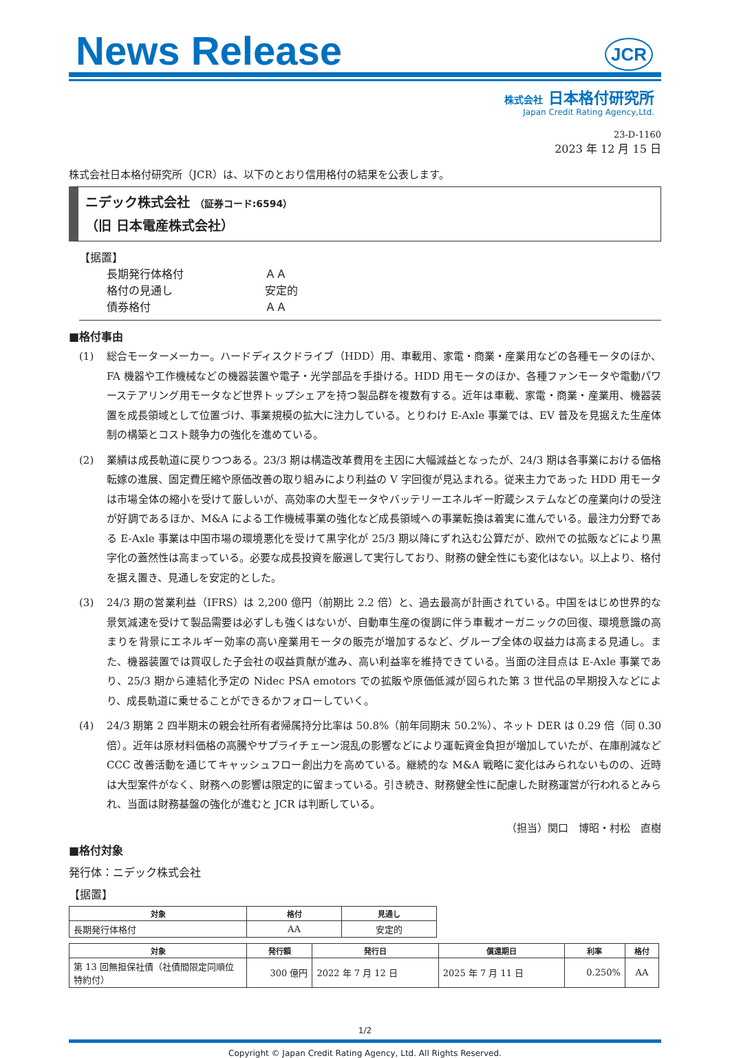News Release
JCR
株式会社 日本格付研究所
Japan Credit Rating Agency,Ltd.
23-D-1160
2023 年 12 月 15 日
株式会社日本格付研究所（JCR）は、以下のとおり信用格付の結果を公表します。
ニデック株式会社 （証券コード:6594）
（旧 日本電産株式会社）
【据置】
長期発行体格付 ＡＡ
格付の見通し 安定的
債券格付 ＡＡ
■格付事由
(1) 総合モーターメーカー。ハードディスクドライブ（HDD）用、車載用、家電・商業・産業用などの各種モータのほか、FA 機器や工作機械などの機器装置や電子・光学部品を手掛ける。HDD 用モータのほか、各種ファンモータや電動パワーステアリング用モータなど世界トップシェアを持つ製品群を複数有する。近年は車載、家電・商業・産業用、機器装置を成長領域として位置づけ、事業規模の拡大に注力している。とりわけ E-Axle 事業では、EV 普及を見据えた生産体制の構築とコスト競争力の強化を進めている。
(2) 業績は成長軌道に戻りつつある。23/3 期は構造改革費用を主因に大幅減益となったが、24/3 期は各事業における価格転嫁の進展、固定費圧縮や原価改善の取り組みにより利益の V 字回復が見込まれる。従来主力であった HDD 用モータは市場全体の縮小を受けて厳しいが、高効率の大型モータやバッテリーエネルギー貯蔵システムなどの産業向けの受注が好調であるほか、M&A による工作機械事業の強化など成長領域への事業転換は着実に進んでいる。最注力分野である E-Axle 事業は中国市場の環境悪化を受けて黒字化が 25/3 期以降にずれ込む公算だが、欧州での拡販などにより黒字化の蓋然性は高まっている。必要な成長投資を厳選して実行しており、財務の健全性にも変化はない。以上より、格付を据え置き、見通しを安定的とした。
(3) 24/3 期の営業利益（IFRS）は 2,200 億円（前期比 2.2 倍）と、過去最高が計画されている。中国をはじめ世界的な景気減速を受けて製品需要は必ずしも強くはないが、自動車生産の復調に伴う車載オーガニックの回復、環境意識の高まりを背景にエネルギー効率の高い産業用モータの販売が増加するなど、グループ全体の収益力は高まる見通し。また、機器装置では買収した子会社の収益貢献が進み、高い利益率を維持できている。当面の注目点は E-Axle 事業であり、25/3 期から連結化予定の Nidec PSA emotors での拡販や原価低減が図られた第 3 世代品の早期投入などにより、成長軌道に乗せることができるかフォローしていく。
(4) 24/3 期第 2 四半期末の親会社所有者帰属持分比率は 50.8%（前年同期末 50.2%）、ネット DER は 0.29 倍（同 0.30 倍）。近年は原材料価格の高騰やサプライチェーン混乱の影響などにより運転資金負担が増加していたが、在庫削減など CCC 改善活動を通じてキャッシュフロー創出力を高めている。継続的な M&A 戦略に変化はみられないものの、近時は大型案件がなく、財務への影響は限定的に留まっている。引き続き、財務健全性に配慮した財務運営が行われるとみられ、当面は財務基盤の強化が進むと JCR は判断している。
（担当）関口　博昭・村松　直樹
■格付対象
発行体：ニデック株式会社
【据置】
| 対象 | 格付 | 見通し |
| --- | --- | --- |
| 長期発行体格付 | AA | 安定的 |
| 対象 | 発行額 | 発行日 | 償還期日 | 利率 | 格付 |
| --- | --- | --- | --- | --- | --- |
| 第 13 回無担保社債（社債間限定同順位特約付） | 300 億円 | 2022 年 7 月 12 日 | 2025 年 7 月 11 日 | 0.250% | AA |
1/2
Copyright © Japan Credit Rating Agency, Ltd. All Rights Reserved.